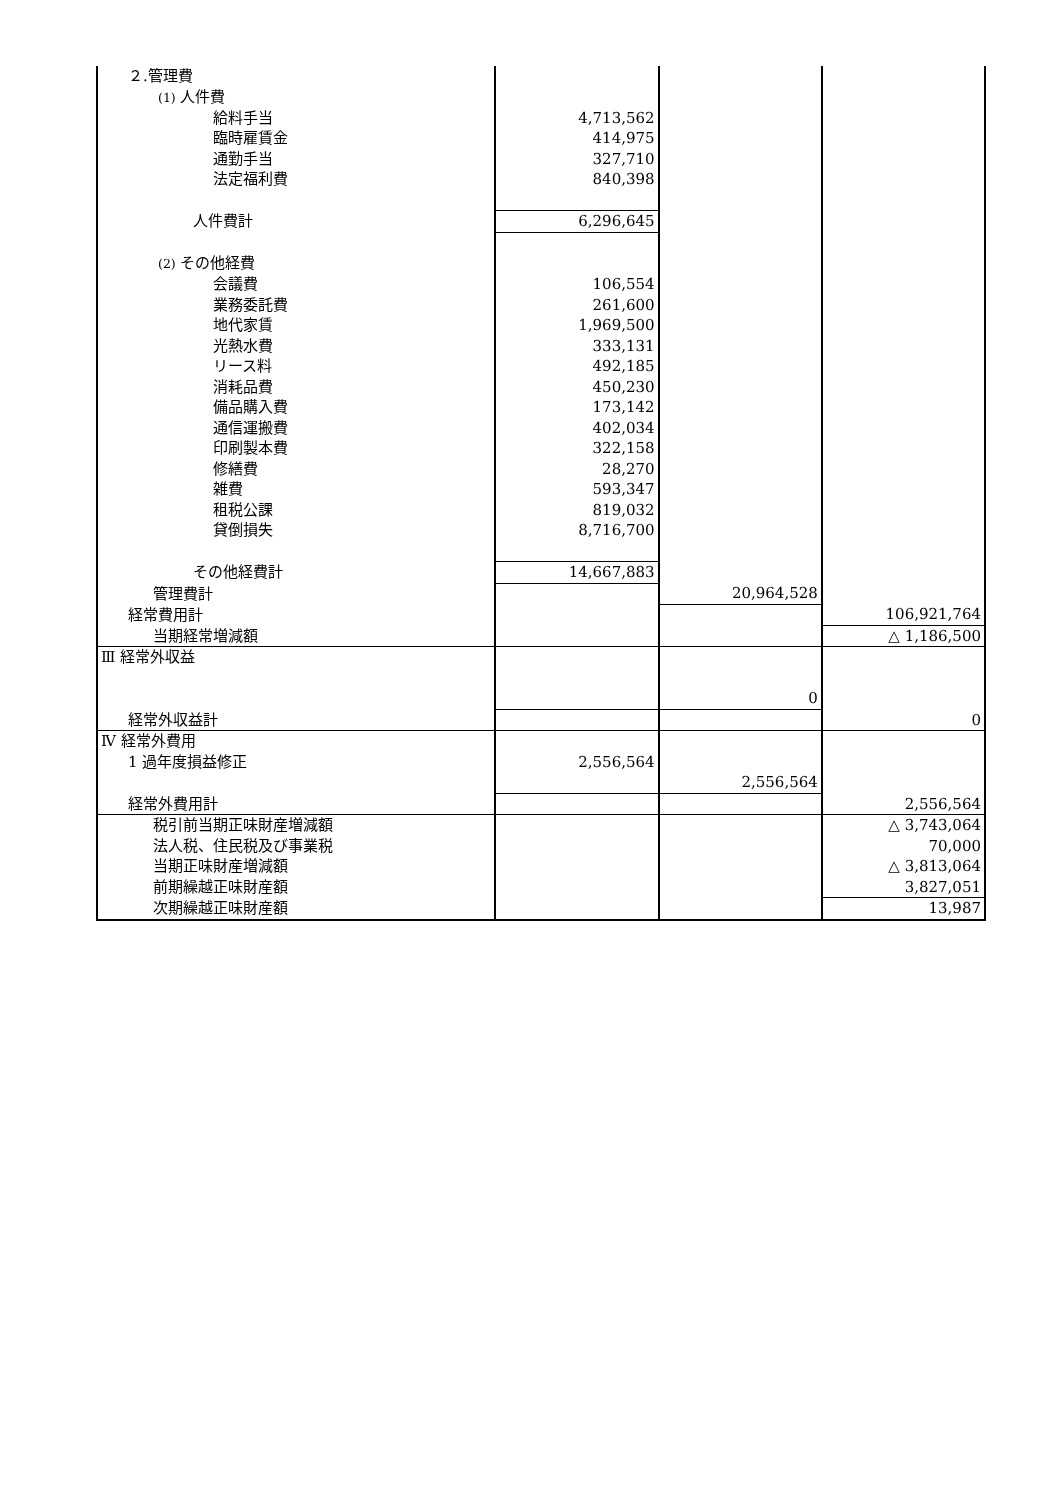| ２.管理費 | | | |
| (1) 人件費 | | | |
| 給料手当 | 4,713,562 | | |
| 臨時雇賃金 | 414,975 | | |
| 通勤手当 | 327,710 | | |
| 法定福利費 | 840,398 | | |
| 人件費計 | 6,296,645 | | |
| (2) その他経費 | | | |
| 会議費 | 106,554 | | |
| 業務委託費 | 261,600 | | |
| 地代家賃 | 1,969,500 | | |
| 光熱水費 | 333,131 | | |
| リース料 | 492,185 | | |
| 消耗品費 | 450,230 | | |
| 備品購入費 | 173,142 | | |
| 通信運搬費 | 402,034 | | |
| 印刷製本費 | 322,158 | | |
| 修繕費 | 28,270 | | |
| 雑費 | 593,347 | | |
| 租税公課 | 819,032 | | |
| 貸倒損失 | 8,716,700 | | |
| その他経費計 | 14,667,883 | | |
| 管理費計 | | 20,964,528 | |
| 経常費用計 | | | 106,921,764 |
| 当期経常増減額 | | | △ 1,186,500 |
| Ⅲ 経常外収益 | | | |
| | | 0 | |
| 経常外収益計 | | | 0 |
| Ⅳ 経常外費用 | | | |
| 1 過年度損益修正 | 2,556,564 | | |
| | | 2,556,564 | |
| 経常外費用計 | | | 2,556,564 |
| 税引前当期正味財産増減額 | | | △ 3,743,064 |
| 法人税、住民税及び事業税 | | | 70,000 |
| 当期正味財産増減額 | | | △ 3,813,064 |
| 前期繰越正味財産額 | | | 3,827,051 |
| 次期繰越正味財産額 | | | 13,987 |